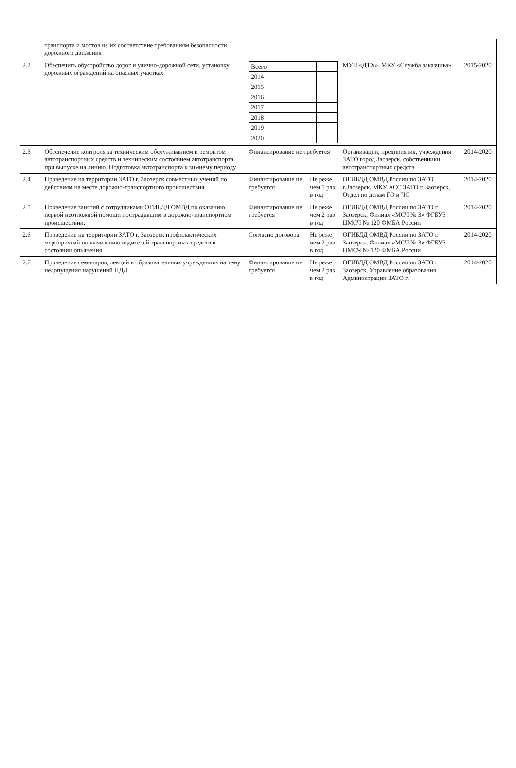| | транспорта и мостов на их соответствие требованиям безопасности дорожного движения | | | | |
| 2.2 | Обеспечить обустройство дорог и улично-дорожной сети, установку дорожных ограждений на опасных участках | / Всего / / / / / / 2014 / / / / / / 2015 / / / / / / 2016 / / / / / / 2017 / / / / / / 2018 / / / / / / 2019 / / / / / / 2020 / / / / / | | МУП «ДТХ», МКУ «Служба заказчика» | 2015-2020 |
| 2.3 | Обеспечение контроля за техническим обслуживанием и ремонтом автотранспортных средств и техническим состоянием автотранспорта при выпуске на линию. Подготовка автотранспорта к зимнему периоду | Финансирование не требуется | | Организации, предприятия, учреждения ЗАТО город Заозерск, собственники автотранспортных средств | 2014-2020 |
| 2.4 | Проведение на территории ЗАТО г. Заозерск совместных учений по действиям на месте дорожно-транспортного происшествия | Финансирование не требуется | Не реже чем 1 раз в год | ОГИБДД ОМВД России по ЗАТО г.Заозерск, МКУ АСС ЗАТО г. Заозерск, Отдел по делам ГО и ЧС | 2014-2020 |
| 2.5 | Проведение занятий с сотрудниками ОГИБДД ОМВД по оказанию первой неотложной помощи пострадавшим в дорожно-транспортном происшествии. | Финансирование не требуется | Не реже чем 2 раз в год | ОГИБДД ОМВД России по ЗАТО г. Заозерск, Филиал «МСЧ № 3» ФГБУЗ ЦМСЧ № 120 ФМБА России | 2014-2020 |
| 2.6 | Проведение на территории ЗАТО г. Заозерск профилактических мероприятий по выявлению водителей транспортных средств в состоянии опьянения | Согласно договора | Не реже чем 2 раз в год | ОГИБДД ОМВД России по ЗАТО г. Заозерск, Филиал «МСЧ № 3» ФГБУЗ ЦМСЧ № 120 ФМБА России | 2014-2020 |
| 2.7 | Проведение семинаров, лекций в образовательных учреждениях на тему недопущения нарушений ПДД | Финансирование не требуется | Не реже чем 2 раз в год | ОГИБДД ОМВД России по ЗАТО г. Заозерск, Управление образования Администрации ЗАТО г. | 2014-2020 |